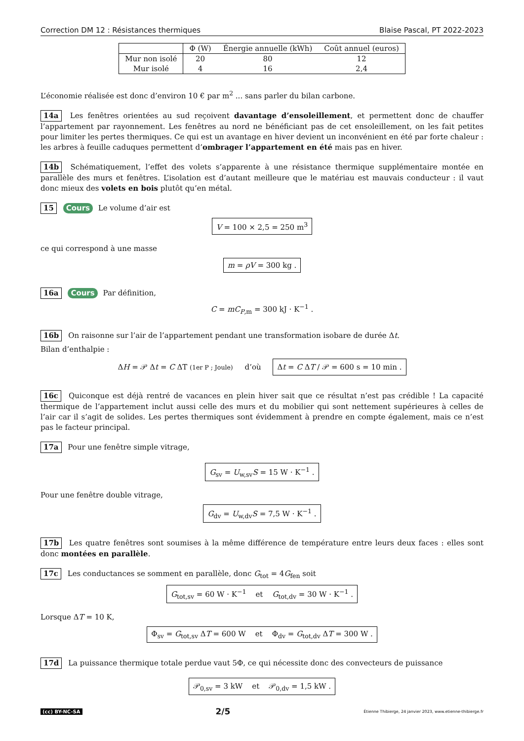Correction DM 12 : Résistances thermiques Blaise Pascal, PT 2022-2023
| | Φ (W) | Énergie annuelle (kWh) | Coût annuel (euros) |
| --- | --- | --- | --- |
| Mur non isolé | 20 | 80 | 12 |
| Mur isolé | 4 | 16 | 2,4 |
L’économie réalisée est donc d’environ 10 € par m<sup>2</sup> ... sans parler du bilan carbone.
14a Les fenêtres orientées au sud reçoivent davantage d’ensoleillement, et permettent donc de chauffer l’appartement par rayonnement. Les fenêtres au nord ne bénéficiant pas de cet ensoleillement, on les fait petites pour limiter les pertes thermiques. Ce qui est un avantage en hiver devient un inconvénient en été par forte chaleur : les arbres à feuille caduques permettent d’ombrager l’appartement en été mais pas en hiver.
14b Schématiquement, l’effet des volets s’apparente à une résistance thermique supplémentaire montée en parallèle des murs et fenêtres. L’isolation est d’autant meilleure que le matériau est mauvais conducteur : il vaut donc mieux des volets en bois plutôt qu’en métal.
15 Cours Le volume d’air est
V = 100 × 2,5 = 250 m<sup>3</sup>
ce qui correspond à une masse
m = ρV = 300 kg .
16a Cours Par définition,
C = mC<sub>P,m</sub> = 300 kJ · K<sup>−1</sup> .
16b On raisonne sur l’air de l’appartement pendant une transformation isobare de durée Δt.
Bilan d’enthalpie :
ΔH = 𝒫 Δt = C ΔT (1er P ; Joule) d’où Δt = C ΔT / 𝒫 = 600 s = 10 min .
16c Quiconque est déjà rentré de vacances en plein hiver sait que ce résultat n’est pas crédible ! La capacité thermique de l’appartement inclut aussi celle des murs et du mobilier qui sont nettement supérieures à celles de l’air car il s’agit de solides. Les pertes thermiques sont évidemment à prendre en compte également, mais ce n’est pas le facteur principal.
17a Pour une fenêtre simple vitrage,
G<sub>sv</sub> = U<sub>w,sv</sub>S = 15 W · K<sup>−1</sup> .
Pour une fenêtre double vitrage,
G<sub>dv</sub> = U<sub>w,dv</sub>S = 7,5 W · K<sup>−1</sup> .
17b Les quatre fenêtres sont soumises à la même différence de température entre leurs deux faces : elles sont donc montées en parallèle.
17c Les conductances se somment en parallèle, donc G<sub>tot</sub> = 4G<sub>fen</sub> soit
G<sub>tot,sv</sub> = 60 W · K<sup>−1</sup> et G<sub>tot,dv</sub> = 30 W · K<sup>−1</sup> .
Lorsque ΔT = 10 K,
Φ<sub>sv</sub> = G<sub>tot,sv</sub> ΔT = 600 W et Φ<sub>dv</sub> = G<sub>tot,dv</sub> ΔT = 300 W .
17d La puissance thermique totale perdue vaut 5Φ, ce qui nécessite donc des convecteurs de puissance
𝒫<sub>0,sv</sub> = 3 kW et 𝒫<sub>0,dv</sub> = 1,5 kW .
(cc) BY-NC-SA 2/5 Étienne Thibierge, 24 janvier 2023, www.etienne-thibierge.fr